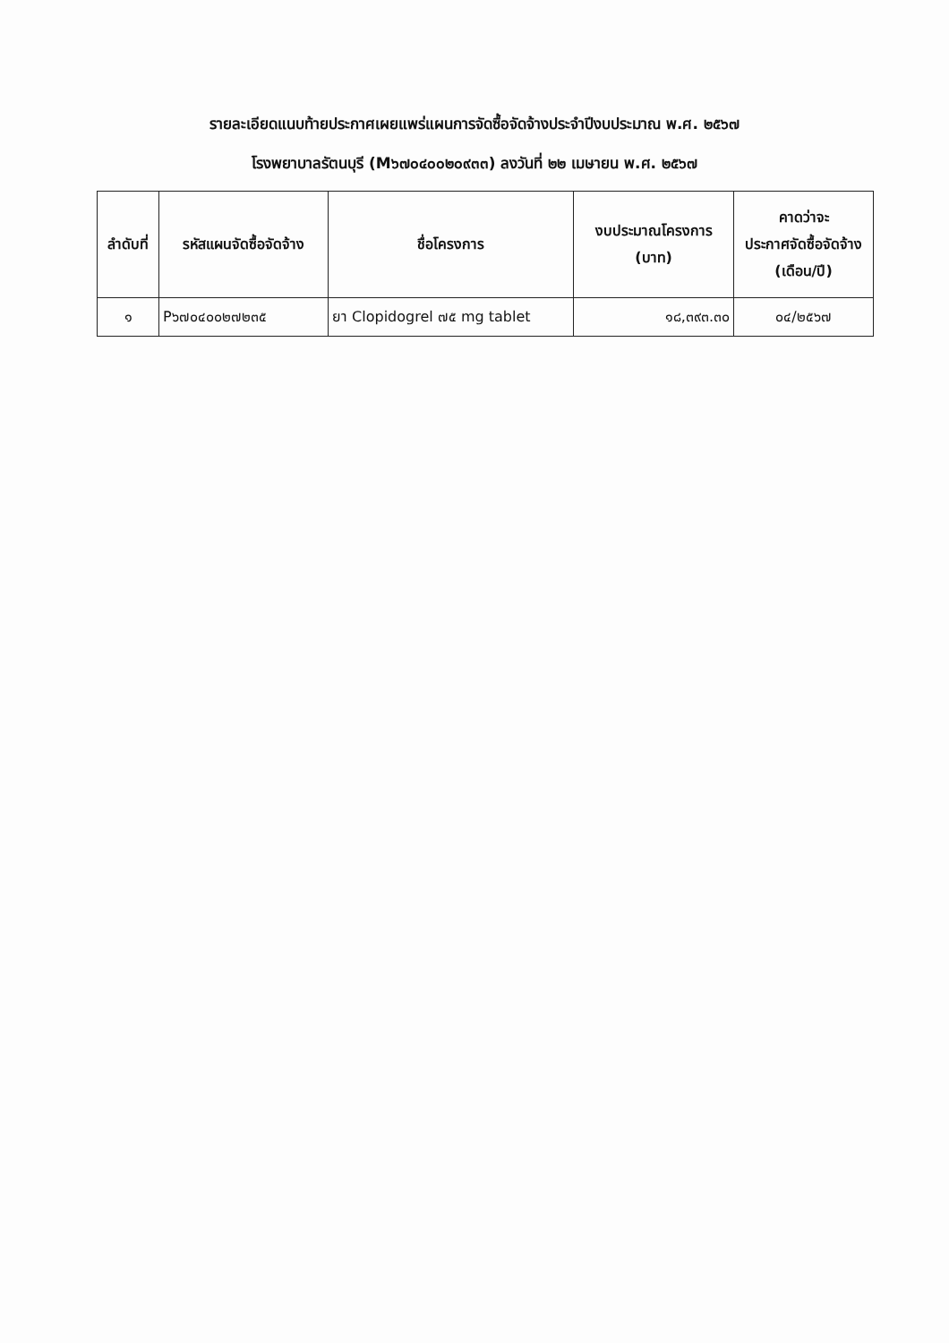รายละเอียดแนบท้ายประกาศเผยแพร่แผนการจัดซื้อจัดจ้างประจำปีงบประมาณ พ.ศ. ๒๕๖๗
โรงพยาบาลรัตนบุรี (M๖๗๐๔๐๐๒๐๙๓๓) ลงวันที่ ๒๒ เมษายน พ.ศ. ๒๕๖๗
| ลำดับที่ | รหัสแผนจัดซื้อจัดจ้าง | ชื่อโครงการ | งบประมาณโครงการ (บาท) | คาดว่าจะ ประกาศจัดซื้อจัดจ้าง (เดือน/ปี) |
| --- | --- | --- | --- | --- |
| ๑ | P๖๗๐๔๐๐๒๗๒๓๕ | ยา Clopidogrel ๗๕ mg tablet | ๑๘,๓๙๓.๓๐ | ๐๔/๒๕๖๗ |